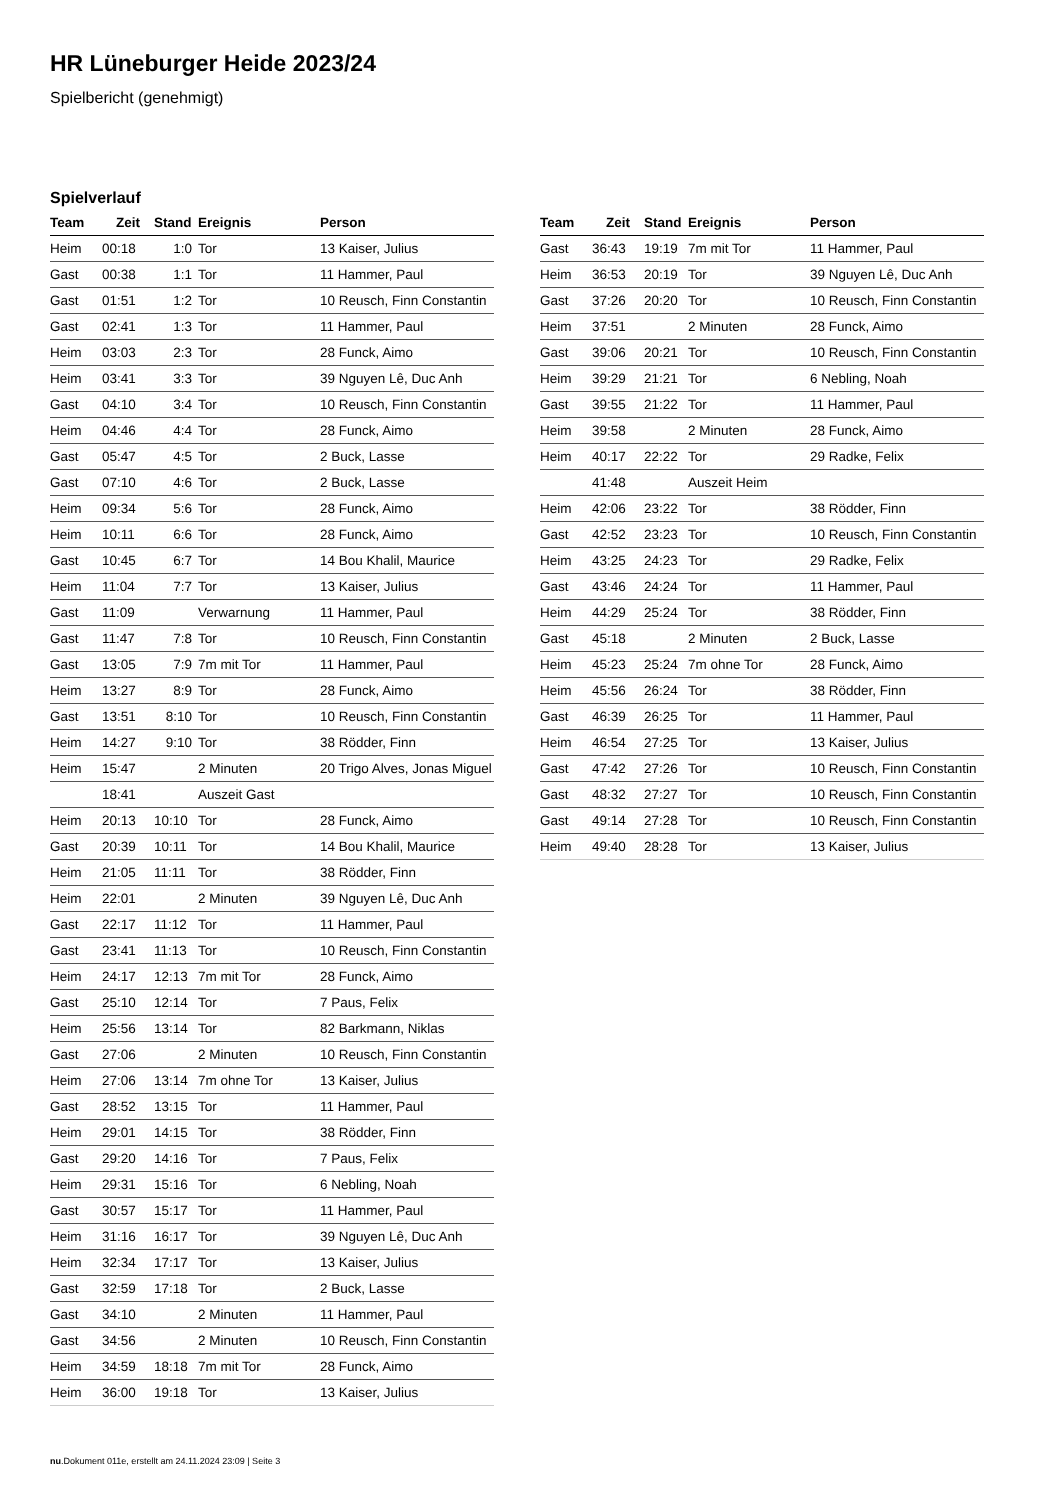HR Lüneburger Heide 2023/24
Spielbericht (genehmigt)
Spielverlauf
| Team | Zeit | Stand | Ereignis | Person |
| --- | --- | --- | --- | --- |
| Heim | 00:18 | 1:0 | Tor | 13 Kaiser, Julius |
| Gast | 00:38 | 1:1 | Tor | 11 Hammer, Paul |
| Gast | 01:51 | 1:2 | Tor | 10 Reusch, Finn Constantin |
| Gast | 02:41 | 1:3 | Tor | 11 Hammer, Paul |
| Heim | 03:03 | 2:3 | Tor | 28 Funck, Aimo |
| Heim | 03:41 | 3:3 | Tor | 39 Nguyen Lê, Duc Anh |
| Gast | 04:10 | 3:4 | Tor | 10 Reusch, Finn Constantin |
| Heim | 04:46 | 4:4 | Tor | 28 Funck, Aimo |
| Gast | 05:47 | 4:5 | Tor | 2 Buck, Lasse |
| Gast | 07:10 | 4:6 | Tor | 2 Buck, Lasse |
| Heim | 09:34 | 5:6 | Tor | 28 Funck, Aimo |
| Heim | 10:11 | 6:6 | Tor | 28 Funck, Aimo |
| Gast | 10:45 | 6:7 | Tor | 14 Bou Khalil, Maurice |
| Heim | 11:04 | 7:7 | Tor | 13 Kaiser, Julius |
| Gast | 11:09 | | Verwarnung | 11 Hammer, Paul |
| Gast | 11:47 | 7:8 | Tor | 10 Reusch, Finn Constantin |
| Gast | 13:05 | 7:9 | 7m mit Tor | 11 Hammer, Paul |
| Heim | 13:27 | 8:9 | Tor | 28 Funck, Aimo |
| Gast | 13:51 | 8:10 | Tor | 10 Reusch, Finn Constantin |
| Heim | 14:27 | 9:10 | Tor | 38 Rödder, Finn |
| Heim | 15:47 | | 2 Minuten | 20 Trigo Alves, Jonas Miguel |
| | 18:41 | | Auszeit Gast | |
| Heim | 20:13 | 10:10 | Tor | 28 Funck, Aimo |
| Gast | 20:39 | 10:11 | Tor | 14 Bou Khalil, Maurice |
| Heim | 21:05 | 11:11 | Tor | 38 Rödder, Finn |
| Heim | 22:01 | | 2 Minuten | 39 Nguyen Lê, Duc Anh |
| Gast | 22:17 | 11:12 | Tor | 11 Hammer, Paul |
| Gast | 23:41 | 11:13 | Tor | 10 Reusch, Finn Constantin |
| Heim | 24:17 | 12:13 | 7m mit Tor | 28 Funck, Aimo |
| Gast | 25:10 | 12:14 | Tor | 7 Paus, Felix |
| Heim | 25:56 | 13:14 | Tor | 82 Barkmann, Niklas |
| Gast | 27:06 | | 2 Minuten | 10 Reusch, Finn Constantin |
| Heim | 27:06 | 13:14 | 7m ohne Tor | 13 Kaiser, Julius |
| Gast | 28:52 | 13:15 | Tor | 11 Hammer, Paul |
| Heim | 29:01 | 14:15 | Tor | 38 Rödder, Finn |
| Gast | 29:20 | 14:16 | Tor | 7 Paus, Felix |
| Heim | 29:31 | 15:16 | Tor | 6 Nebling, Noah |
| Gast | 30:57 | 15:17 | Tor | 11 Hammer, Paul |
| Heim | 31:16 | 16:17 | Tor | 39 Nguyen Lê, Duc Anh |
| Heim | 32:34 | 17:17 | Tor | 13 Kaiser, Julius |
| Gast | 32:59 | 17:18 | Tor | 2 Buck, Lasse |
| Gast | 34:10 | | 2 Minuten | 11 Hammer, Paul |
| Gast | 34:56 | | 2 Minuten | 10 Reusch, Finn Constantin |
| Heim | 34:59 | 18:18 | 7m mit Tor | 28 Funck, Aimo |
| Heim | 36:00 | 19:18 | Tor | 13 Kaiser, Julius |
| Team | Zeit | Stand | Ereignis | Person |
| --- | --- | --- | --- | --- |
| Gast | 36:43 | 19:19 | 7m mit Tor | 11 Hammer, Paul |
| Heim | 36:53 | 20:19 | Tor | 39 Nguyen Lê, Duc Anh |
| Gast | 37:26 | 20:20 | Tor | 10 Reusch, Finn Constantin |
| Heim | 37:51 | | 2 Minuten | 28 Funck, Aimo |
| Gast | 39:06 | 20:21 | Tor | 10 Reusch, Finn Constantin |
| Heim | 39:29 | 21:21 | Tor | 6 Nebling, Noah |
| Gast | 39:55 | 21:22 | Tor | 11 Hammer, Paul |
| Heim | 39:58 | | 2 Minuten | 28 Funck, Aimo |
| Heim | 40:17 | 22:22 | Tor | 29 Radke, Felix |
| | 41:48 | | Auszeit Heim | |
| Heim | 42:06 | 23:22 | Tor | 38 Rödder, Finn |
| Gast | 42:52 | 23:23 | Tor | 10 Reusch, Finn Constantin |
| Heim | 43:25 | 24:23 | Tor | 29 Radke, Felix |
| Gast | 43:46 | 24:24 | Tor | 11 Hammer, Paul |
| Heim | 44:29 | 25:24 | Tor | 38 Rödder, Finn |
| Gast | 45:18 | | 2 Minuten | 2 Buck, Lasse |
| Heim | 45:23 | 25:24 | 7m ohne Tor | 28 Funck, Aimo |
| Heim | 45:56 | 26:24 | Tor | 38 Rödder, Finn |
| Gast | 46:39 | 26:25 | Tor | 11 Hammer, Paul |
| Heim | 46:54 | 27:25 | Tor | 13 Kaiser, Julius |
| Gast | 47:42 | 27:26 | Tor | 10 Reusch, Finn Constantin |
| Gast | 48:32 | 27:27 | Tor | 10 Reusch, Finn Constantin |
| Gast | 49:14 | 27:28 | Tor | 10 Reusch, Finn Constantin |
| Heim | 49:40 | 28:28 | Tor | 13 Kaiser, Julius |
nu.Dokument 011e, erstellt am 24.11.2024 23:09 | Seite 3